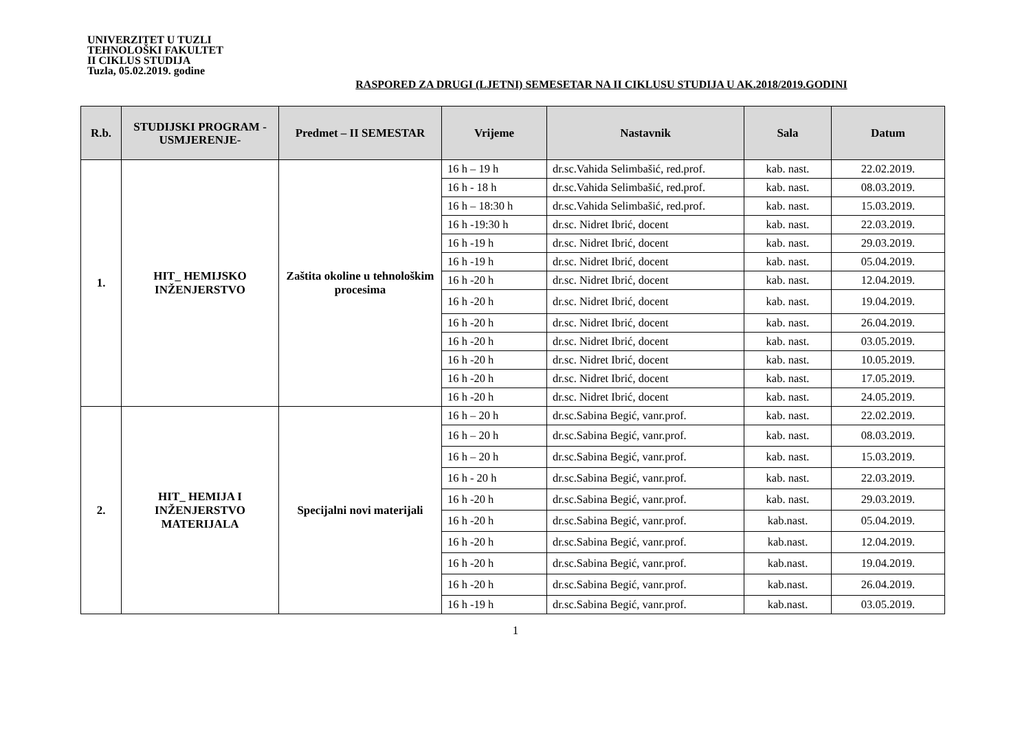UNIVERZITET U TUZLI
TEHNOLOŠKI FAKULTET
II CIKLUS STUDIJA
Tuzla, 05.02.2019. godine
RASPORED ZA DRUGI (LJETNI) SEMESETAR NA II CIKLUSU STUDIJA U AK.2018/2019.GODINI
| R.b. | STUDIJSKI PROGRAM -USMJERENJE- | Predmet – II SEMESTAR | Vrijeme | Nastavnik | Sala | Datum |
| --- | --- | --- | --- | --- | --- | --- |
| 1. | HIT_ HEMIJSKO INŽENJERSTVO | Zaštita okoline u tehnološkim procesima | 16 h – 19 h | dr.sc.Vahida Selimbašić, red.prof. | kab. nast. | 22.02.2019. |
| | | | 16 h - 18 h | dr.sc.Vahida Selimbašić, red.prof. | kab. nast. | 08.03.2019. |
| | | | 16 h – 18:30 h | dr.sc.Vahida Selimbašić, red.prof. | kab. nast. | 15.03.2019. |
| | | | 16 h -19:30 h | dr.sc. Nidret Ibrić, docent | kab. nast. | 22.03.2019. |
| | | | 16 h -19 h | dr.sc. Nidret Ibrić, docent | kab. nast. | 29.03.2019. |
| | | | 16 h -19 h | dr.sc. Nidret Ibrić, docent | kab. nast. | 05.04.2019. |
| | | | 16 h -20 h | dr.sc. Nidret Ibrić, docent | kab. nast. | 12.04.2019. |
| | | | 16 h -20 h | dr.sc. Nidret Ibrić, docent | kab. nast. | 19.04.2019. |
| | | | 16 h -20 h | dr.sc. Nidret Ibrić, docent | kab. nast. | 26.04.2019. |
| | | | 16 h -20 h | dr.sc. Nidret Ibrić, docent | kab. nast. | 03.05.2019. |
| | | | 16 h -20 h | dr.sc. Nidret Ibrić, docent | kab. nast. | 10.05.2019. |
| | | | 16 h -20 h | dr.sc. Nidret Ibrić, docent | kab. nast. | 17.05.2019. |
| | | | 16 h -20 h | dr.sc. Nidret Ibrić, docent | kab. nast. | 24.05.2019. |
| 2. | HIT_ HEMIJA I INŽENJERSTVO MATERIJALA | Specijalni novi materijali | 16 h – 20 h | dr.sc.Sabina Begić, vanr.prof. | kab. nast. | 22.02.2019. |
| | | | 16 h – 20 h | dr.sc.Sabina Begić, vanr.prof. | kab. nast. | 08.03.2019. |
| | | | 16 h – 20 h | dr.sc.Sabina Begić, vanr.prof. | kab. nast. | 15.03.2019. |
| | | | 16 h - 20 h | dr.sc.Sabina Begić, vanr.prof. | kab. nast. | 22.03.2019. |
| | | | 16 h -20 h | dr.sc.Sabina Begić, vanr.prof. | kab. nast. | 29.03.2019. |
| | | | 16 h -20 h | dr.sc.Sabina Begić, vanr.prof. | kab.nast. | 05.04.2019. |
| | | | 16 h -20 h | dr.sc.Sabina Begić, vanr.prof. | kab.nast. | 12.04.2019. |
| | | | 16 h -20 h | dr.sc.Sabina Begić, vanr.prof. | kab.nast. | 19.04.2019. |
| | | | 16 h -20 h | dr.sc.Sabina Begić, vanr.prof. | kab.nast. | 26.04.2019. |
| | | | 16 h -19 h | dr.sc.Sabina Begić, vanr.prof. | kab.nast. | 03.05.2019. |
1